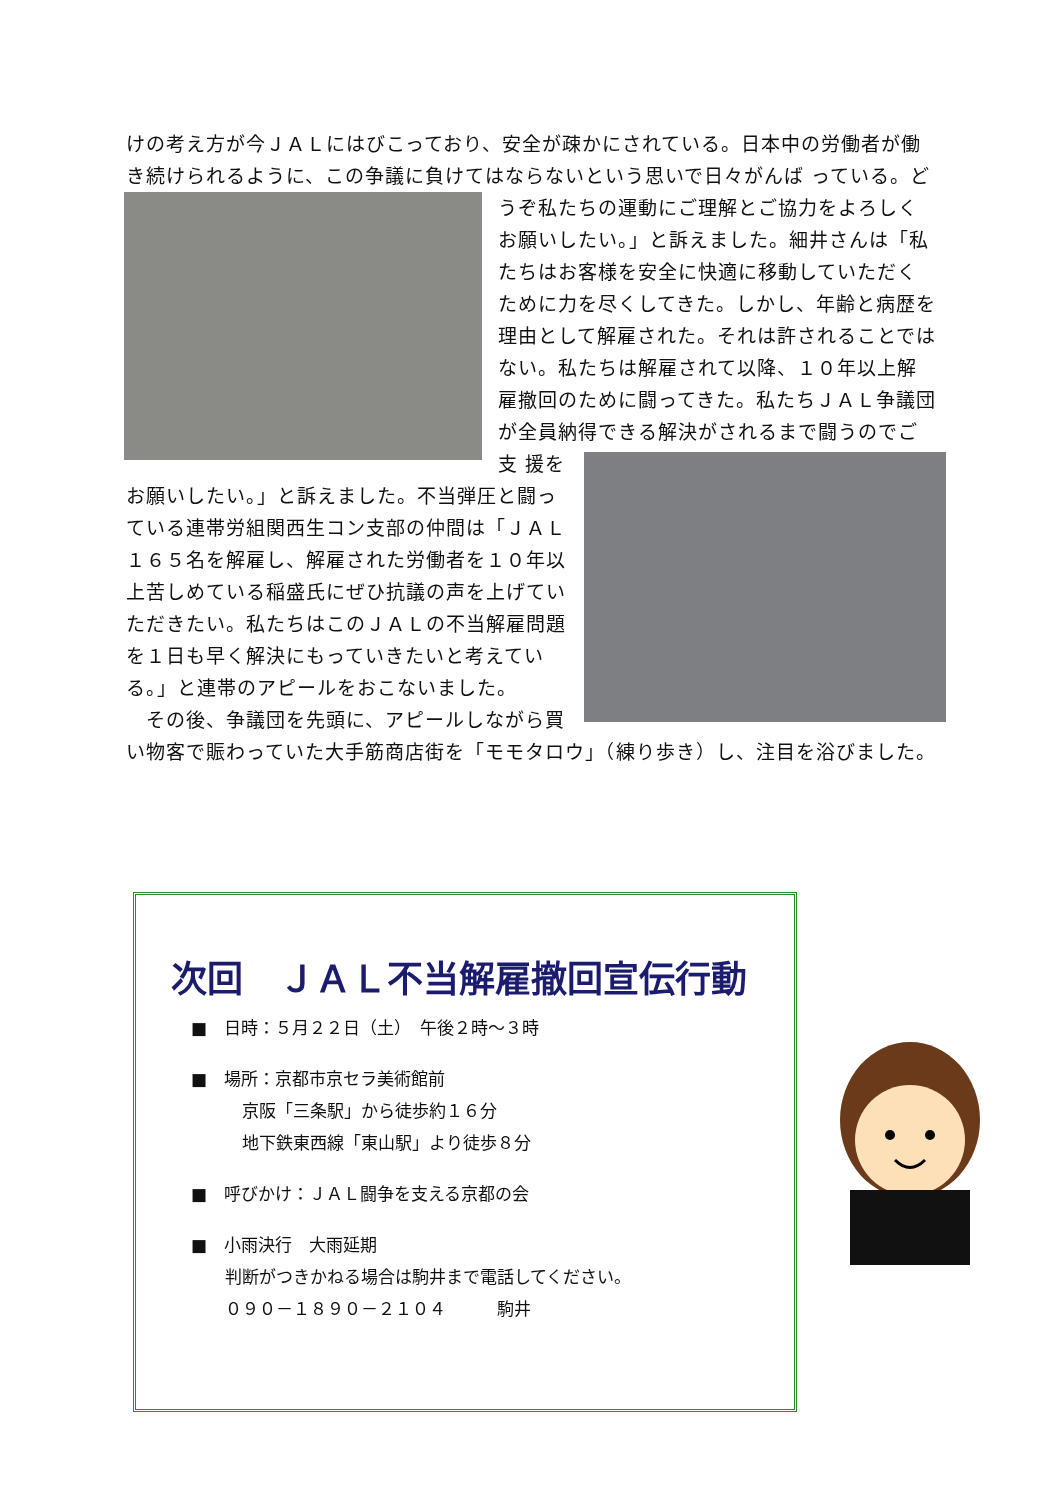けの考え方が今ＪＡＬにはびこっており、安全が疎かにされている。日本中の労働者が働き続けられるように、この争議に負けてはならないという思いで日々がんば
っている。どうぞ私たちの運動にご理解とご協力をよろしくお願いしたい。」と訴えました。細井さんは「私たちはお客様を安全に快適に移動していただくために力を尽くしてきた。しかし、年齢と病歴を理由として解雇された。それは許されることではない。私たちは解雇されて以降、１０年以上解雇撤回のために闘ってきた。私たちＪＡＬ争議団が全員納得できる解決がされるまで闘うのでご支
援をお願いしたい。」と訴えました。不当弾圧と闘っている連帯労組関西生コン支部の仲間は「ＪＡＬ１６５名を解雇し、解雇された労働者を１０年以上苦しめている稲盛氏にぜひ抗議の声を上げていただきたい。私たちはこのＪＡＬの不当解雇問題を１日も早く解決にもっていきたいと考えている。」と連帯のアピールをおこないました。
　その後、争議団を先頭に、アピールしながら買い物客で賑わっていた大手筋商店街を「モモタロウ」（練り歩き）し、注目を浴びました。
次回　ＪＡＬ不当解雇撤回宣伝行動
■　日時：５月２２日（土）　午後２時～３時
■　場所：京都市京セラ美術館前
　　　京阪「三条駅」から徒歩約１６分
　　　地下鉄東西線「東山駅」より徒歩８分
■　呼びかけ：ＪＡＬ闘争を支える京都の会
■　小雨決行　大雨延期
　　判断がつきかねる場合は駒井まで電話してください。
　　０９０－１８９０－２１０４　　　駒井